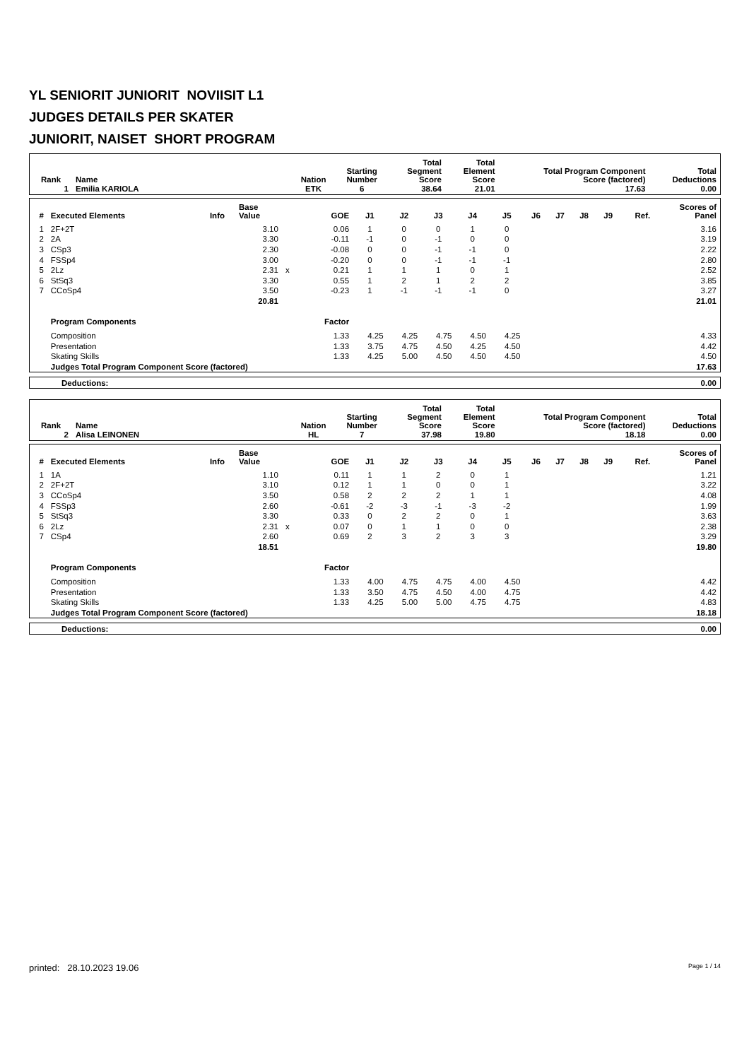YL SENIORIT JUNIORIT NOVIISIT L1
JUDGES DETAILS PER SKATER
JUNIORIT, NAISET SHORT PROGRAM
| Rank | Name | Nation | Starting Number | Total Segment Score | Total Element Score | Total Program Component Score (factored) | Total Deductions |
| --- | --- | --- | --- | --- | --- | --- | --- |
| 1 | Emilia KARIOLA | ETK | 6 | 38.64 | 21.01 | 17.63 | 0.00 |
| # | Executed Elements | Info | Base Value | | GOE | J1 | J2 | J3 | J4 | J5 | J6 | J7 | J8 | J9 | Ref. | Scores of Panel |
| --- | --- | --- | --- | --- | --- | --- | --- | --- | --- | --- | --- | --- | --- | --- | --- | --- |
| 1 | 2F+2T | | 3.10 | | 0.06 | 1 | 0 | 0 | 1 | 0 | | | | | | 3.16 |
| 2 | 2A | | 3.30 | | -0.11 | -1 | 0 | -1 | 0 | 0 | | | | | | 3.19 |
| 3 | CSp3 | | 2.30 | | -0.08 | 0 | 0 | -1 | -1 | 0 | | | | | | 2.22 |
| 4 | FSSp4 | | 3.00 | | -0.20 | 0 | 0 | -1 | -1 | -1 | | | | | | 2.80 |
| 5 | 2Lz | | 2.31 | x | 0.21 | 1 | 1 | 1 | 0 | 1 | | | | | | 2.52 |
| 6 | StSq3 | | 3.30 | | 0.55 | 1 | 2 | 1 | 2 | 2 | | | | | | 3.85 |
| 7 | CCoSp4 | | 3.50 | | -0.23 | 1 | -1 | -1 | -1 | 0 | | | | | | 3.27 |
| | | | 20.81 | | | | | | | | | | | | | 21.01 |
| | Program Components | | | | Factor | | | | | | | | | | | |
| | Composition | | | | 1.33 | 4.25 | 4.25 | 4.75 | 4.50 | 4.25 | | | | | | 4.33 |
| | Presentation | | | | 1.33 | 3.75 | 4.75 | 4.50 | 4.25 | 4.50 | | | | | | 4.42 |
| | Skating Skills | | | | 1.33 | 4.25 | 5.00 | 4.50 | 4.50 | 4.50 | | | | | | 4.50 |
| | Judges Total Program Component Score (factored) | | | | | | | | | | | | | | | 17.63 |
| Deductions: | 0.00 |
| Rank | Name | Nation | Starting Number | Total Segment Score | Total Element Score | Total Program Component Score (factored) | Total Deductions |
| --- | --- | --- | --- | --- | --- | --- | --- |
| 2 | Alisa LEINONEN | HL | 7 | 37.98 | 19.80 | 18.18 | 0.00 |
| # | Executed Elements | Info | Base Value | | GOE | J1 | J2 | J3 | J4 | J5 | J6 | J7 | J8 | J9 | Ref. | Scores of Panel |
| --- | --- | --- | --- | --- | --- | --- | --- | --- | --- | --- | --- | --- | --- | --- | --- | --- |
| 1 | 1A | | 1.10 | | 0.11 | 1 | 1 | 2 | 0 | 1 | | | | | | 1.21 |
| 2 | 2F+2T | | 3.10 | | 0.12 | 1 | 1 | 0 | 0 | 1 | | | | | | 3.22 |
| 3 | CCoSp4 | | 3.50 | | 0.58 | 2 | 2 | 2 | 1 | 1 | | | | | | 4.08 |
| 4 | FSSp3 | | 2.60 | | -0.61 | -2 | -3 | -1 | -3 | -2 | | | | | | 1.99 |
| 5 | StSq3 | | 3.30 | | 0.33 | 0 | 2 | 2 | 0 | 1 | | | | | | 3.63 |
| 6 | 2Lz | | 2.31 | x | 0.07 | 0 | 1 | 1 | 0 | 0 | | | | | | 2.38 |
| 7 | CSp4 | | 2.60 | | 0.69 | 2 | 3 | 2 | 3 | 3 | | | | | | 3.29 |
| | | | 18.51 | | | | | | | | | | | | | 19.80 |
| | Program Components | | | | Factor | | | | | | | | | | | |
| | Composition | | | | 1.33 | 4.00 | 4.75 | 4.75 | 4.00 | 4.50 | | | | | | 4.42 |
| | Presentation | | | | 1.33 | 3.50 | 4.75 | 4.50 | 4.00 | 4.75 | | | | | | 4.42 |
| | Skating Skills | | | | 1.33 | 4.25 | 5.00 | 5.00 | 4.75 | 4.75 | | | | | | 4.83 |
| | Judges Total Program Component Score (factored) | | | | | | | | | | | | | | | 18.18 |
| Deductions: | 0.00 |
printed: 28.10.2023 19.06 Page 1 / 14